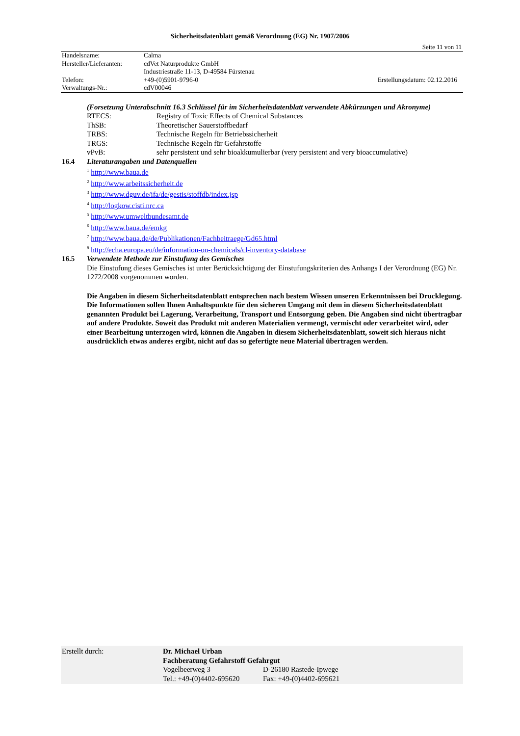Sicherheitsdatenblatt gemäß Verordnung (EG) Nr. 1907/2006
Seite 11 von 11
| Handelsname: | Calma | |
| Hersteller/Lieferanten: | cdVet Naturprodukte GmbH | |
| | Industriestraße 11-13, D-49584 Fürstenau | |
| Telefon: | +49-(0)5901-9796-0 | Erstellungsdatum: 02.12.2016 |
| Verwaltungs-Nr.: | cdV00046 | |
(Forsetzung Unterabschnitt 16.3 Schlüssel für im Sicherheitsdatenblatt verwendete Abkürzungen und Akronyme)
| RTECS: | Registry of Toxic Effects of Chemical Substances |
| ThSB: | Theoretischer Sauerstoffbedarf |
| TRBS: | Technische Regeln für Betriebssicherheit |
| TRGS: | Technische Regeln für Gefahrstoffe |
| vPvB: | sehr persistent und sehr bioakkumulierbar (very persistent and very bioaccumulative) |
16.4 Literaturangaben und Datenquellen
<sup>1</sup> http://www.baua.de
<sup>2</sup> http://www.arbeitssicherheit.de
<sup>3</sup> http://www.dguv.de/ifa/de/gestis/stoffdb/index.jsp
<sup>4</sup> http://logkow.cisti.nrc.ca
<sup>5</sup> http://www.umweltbundesamt.de
<sup>6</sup> http://www.baua.de/emkg
<sup>7</sup> http://www.baua.de/de/Publikationen/Fachbeitraege/Gd65.html
<sup>8</sup> http://echa.europa.eu/de/information-on-chemicals/cl-inventory-database
16.5 Verwendete Methode zur Einstufung des Gemisches
Die Einstufung dieses Gemisches ist unter Berücksichtigung der Einstufungskriterien des Anhangs I der Verordnung (EG) Nr. 1272/2008 vorgenommen worden.
Die Angaben in diesem Sicherheitsdatenblatt entsprechen nach bestem Wissen unseren Erkenntnissen bei Drucklegung. Die Informationen sollen Ihnen Anhaltspunkte für den sicheren Umgang mit dem in diesem Sicherheitsdatenblatt genannten Produkt bei Lagerung, Verarbeitung, Transport und Entsorgung geben. Die Angaben sind nicht übertragbar auf andere Produkte. Soweit das Produkt mit anderen Materialien vermengt, vermischt oder verarbeitet wird, oder einer Bearbeitung unterzogen wird, können die Angaben in diesem Sicherheitsdatenblatt, soweit sich hieraus nicht ausdrücklich etwas anderes ergibt, nicht auf das so gefertigte neue Material übertragen werden.
| Erstellt durch: | Dr. Michael Urban | |
| | Fachberatung Gefahrstoff Gefahrgut | |
| | Vogelbeerweg 3 | D-26180 Rastede-Ipwege |
| | Tel.: +49-(0)4402-695620 | Fax: +49-(0)4402-695621 |